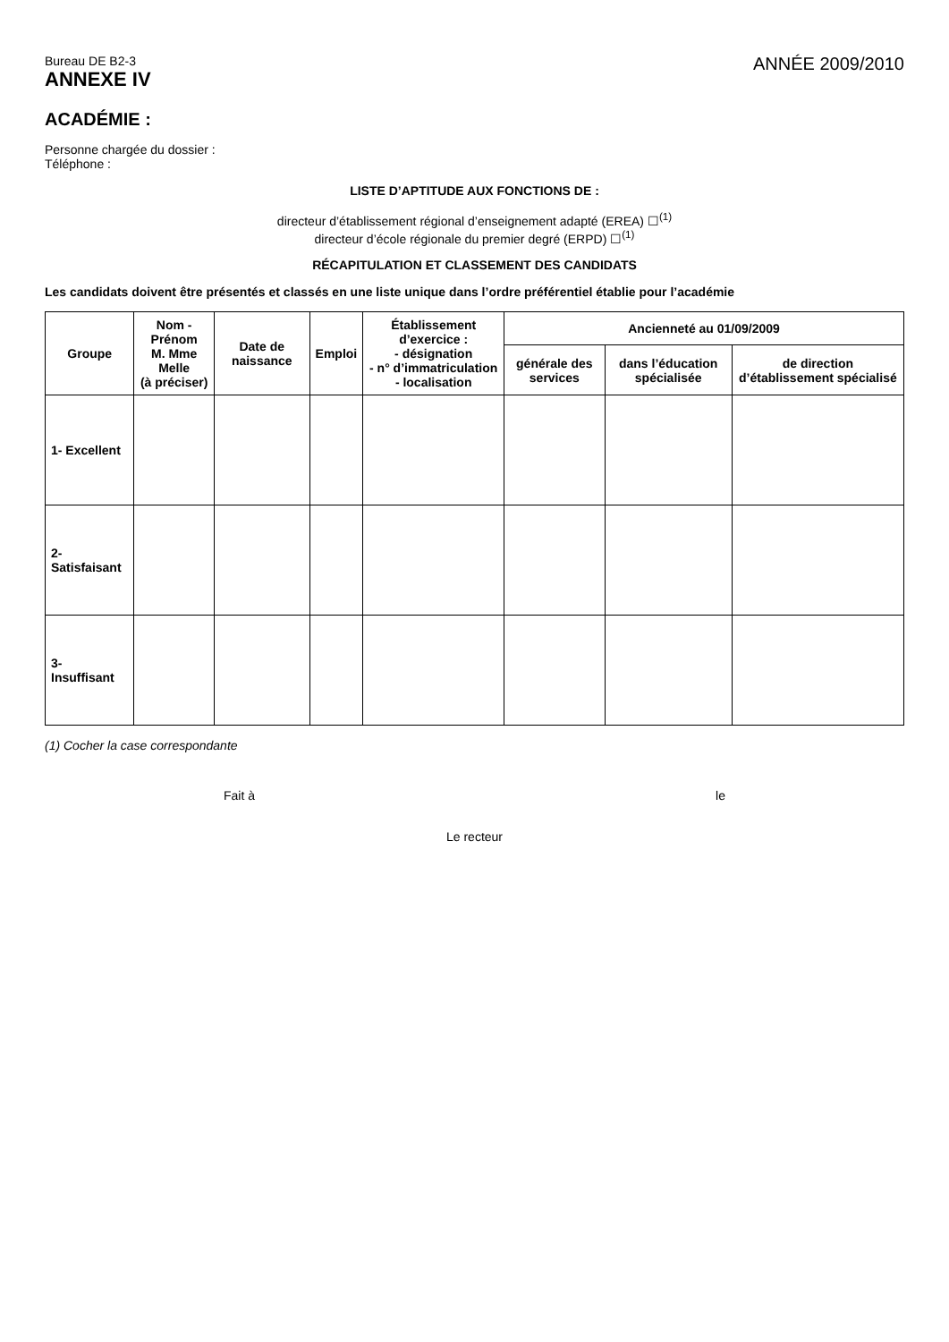Bureau DE B2-3
ANNEXE IV
ANNÉE 2009/2010
ACADÉMIE :
Personne chargée du dossier :
Téléphone :
LISTE D’APTITUDE AUX FONCTIONS DE :
directeur d’établissement régional d’enseignement adapté (EREA) ☐<sup>(1)</sup>
directeur d’école régionale du premier degré (ERPD) ☐<sup>(1)</sup>
RÉCAPITULATION ET CLASSEMENT DES CANDIDATS
Les candidats doivent être présentés et classés en une liste unique dans l’ordre préférentiel établie pour l’académie
| Groupe | Nom - Prénom M. Mme Melle (à préciser) | Date de naissance | Emploi | Établissement d’exercice : - désignation - n° d’immatriculation - localisation | Ancienneté au 01/09/2009 | | |
| --- | --- | --- | --- | --- | --- | --- | --- |
| | | | | | générale des services | dans l’éducation spécialisée | de direction d’établissement spécialisé |
| 1- Excellent | | | | | | | |
| 2- Satisfaisant | | | | | | | |
| 3- Insuffisant | | | | | | | |
(1) Cocher la case correspondante
Fait à le
Le recteur